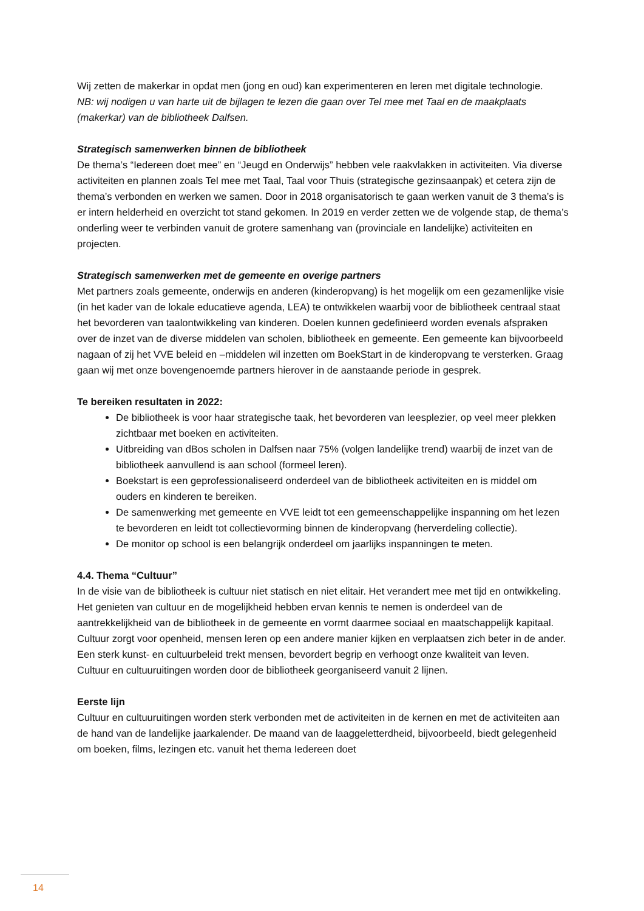Wij zetten de makerkar in opdat men (jong en oud) kan experimenteren en leren met digitale technologie.
NB: wij nodigen u van harte uit de bijlagen te lezen die gaan over Tel mee met Taal en de maakplaats (makerkar) van de bibliotheek Dalfsen.
Strategisch samenwerken binnen de bibliotheek
De thema’s “Iedereen doet mee” en “Jeugd en Onderwijs” hebben vele raakvlakken in activiteiten. Via diverse activiteiten en plannen zoals Tel mee met Taal, Taal voor Thuis (strategische gezinsaanpak) et cetera zijn de thema’s verbonden en werken we samen. Door in 2018 organisatorisch te gaan werken vanuit de 3 thema’s is er intern helderheid en overzicht tot stand gekomen. In 2019 en verder zetten we de volgende stap, de thema’s onderling weer te verbinden vanuit de grotere samenhang van (provinciale en landelijke) activiteiten en projecten.
Strategisch samenwerken met de gemeente en overige partners
Met partners zoals gemeente, onderwijs en anderen (kinderopvang) is het mogelijk om een gezamenlijke visie (in het kader van de lokale educatieve agenda, LEA) te ontwikkelen waarbij voor de bibliotheek centraal staat het bevorderen van taalontwikkeling van kinderen. Doelen kunnen gedefinieerd worden evenals afspraken over de inzet van de diverse middelen van scholen, bibliotheek en gemeente. Een gemeente kan bijvoorbeeld nagaan of zij het VVE beleid en –middelen wil inzetten om BoekStart in de kinderopvang te versterken. Graag gaan wij met onze bovengenoemde partners hierover in de aanstaande periode in gesprek.
Te bereiken resultaten in 2022:
De bibliotheek is voor haar strategische taak, het bevorderen van leesplezier, op veel meer plekken zichtbaar met boeken en activiteiten.
Uitbreiding van dBos scholen in Dalfsen naar 75% (volgen landelijke trend) waarbij de inzet van de bibliotheek aanvullend is aan school (formeel leren).
Boekstart is een geprofessionaliseerd onderdeel van de bibliotheek activiteiten en is middel om ouders en kinderen te bereiken.
De samenwerking met gemeente en VVE leidt tot een gemeenschappelijke inspanning om het lezen te bevorderen en leidt tot collectievorming binnen de kinderopvang (herverdeling collectie).
De monitor op school is een belangrijk onderdeel om jaarlijks inspanningen te meten.
4.4. Thema “Cultuur”
In de visie van de bibliotheek is cultuur niet statisch en niet elitair. Het verandert mee met tijd en ontwikkeling. Het genieten van cultuur en de mogelijkheid hebben ervan kennis te nemen is onderdeel van de aantrekkelijkheid van de bibliotheek in de gemeente en vormt daarmee sociaal en maatschappelijk kapitaal.
Cultuur zorgt voor openheid, mensen leren op een andere manier kijken en verplaatsen zich beter in de ander. Een sterk kunst- en cultuurbeleid trekt mensen, bevordert begrip en verhoogt onze kwaliteit van leven.
Cultuur en cultuuruitingen worden door de bibliotheek georganiseerd vanuit 2 lijnen.
Eerste lijn
Cultuur en cultuuruitingen worden sterk verbonden met de activiteiten in de kernen en met de activiteiten aan de hand van de landelijke jaarkalender. De maand van de laaggeletterdheid, bijvoorbeeld, biedt gelegenheid om boeken, films, lezingen etc. vanuit het thema Iedereen doet
14